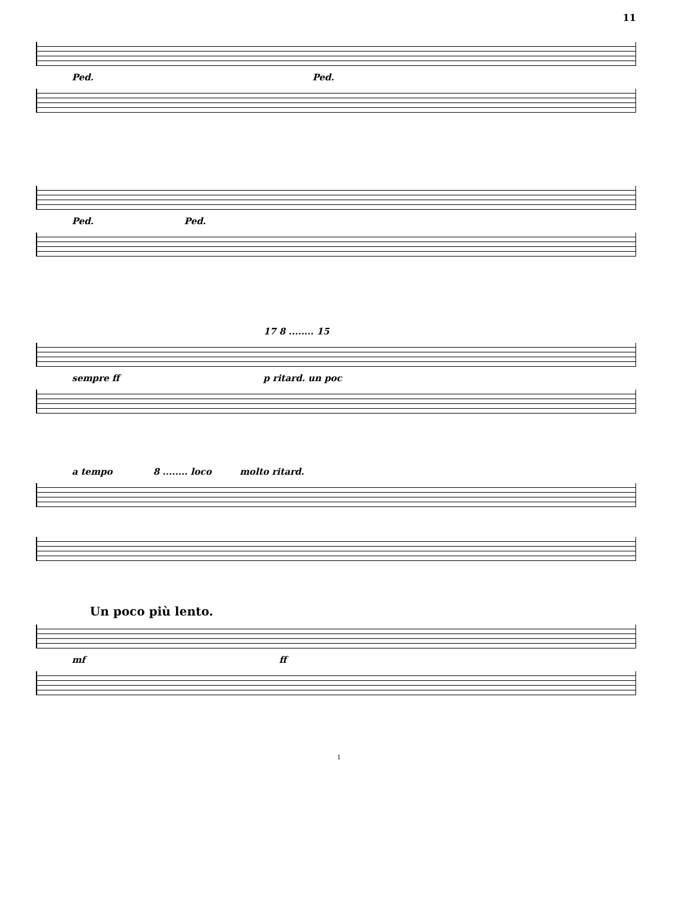11
Ped. Ped.
Ped. Ped.
17 8 ........ 15
sempre ff p ritard. un poc
a tempo 8 ........ loco molto ritard.
Un poco più lento.
mf ff
1